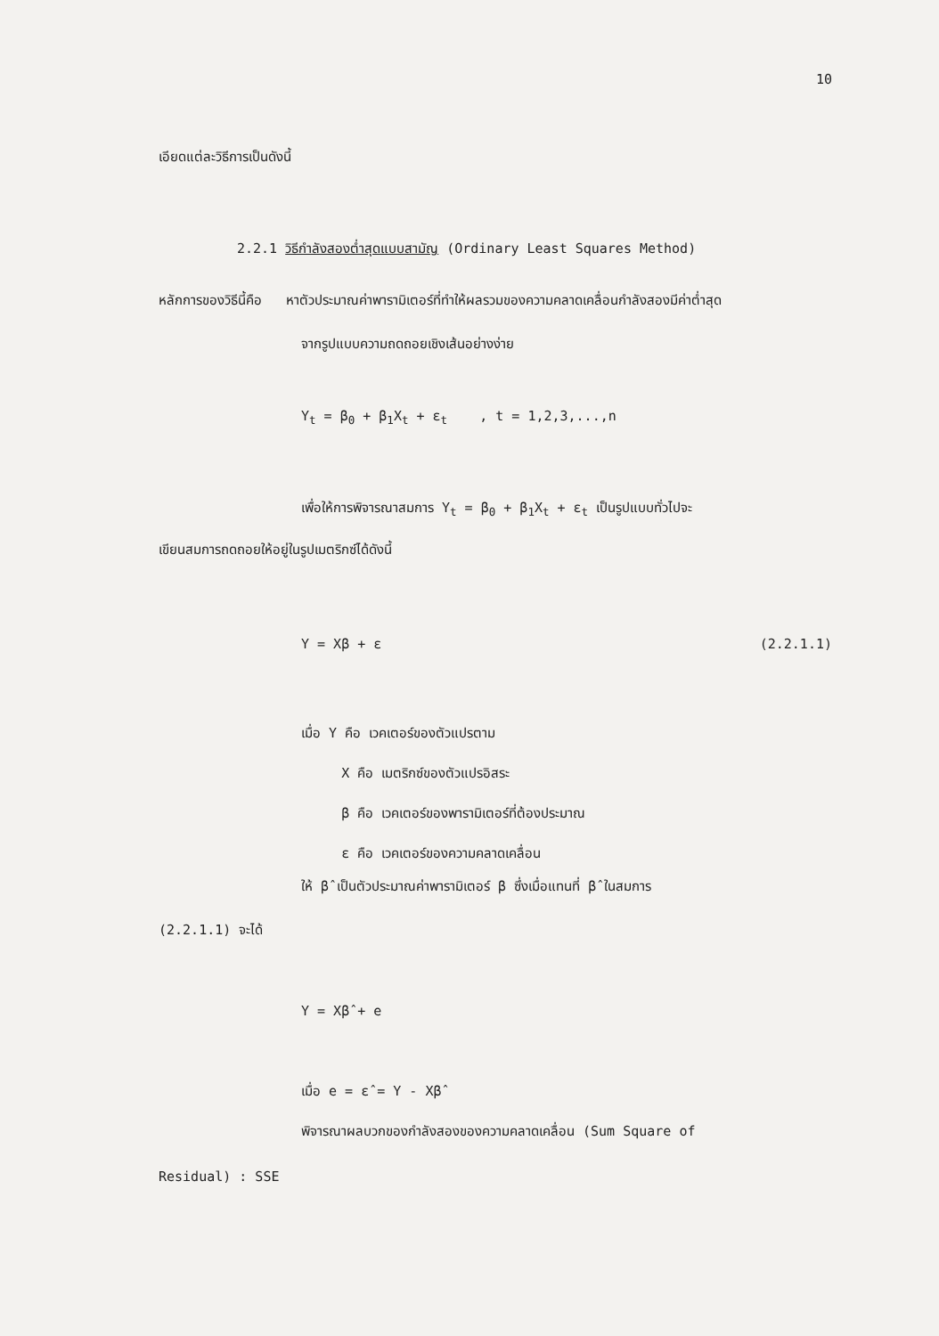10
เอียดแต่ละวิธีการเป็นดังนี้
2.2.1 วิธีกำลังสองต่ำสุดแบบสามัญ (Ordinary Least Squares Method)
หลักการของวิธีนี้คือ หาตัวประมาณค่าพารามิเตอร์ที่ทำให้ผลรวมของความคลาดเคลื่อนกำลังสองมีค่าต่ำสุด
จากรูปแบบความถดถอยเชิงเส้นอย่างง่าย
Y<sub>t</sub> = β<sub>0</sub> + β<sub>1</sub>X<sub>t</sub> + ε<sub>t</sub> , t = 1,2,3,...,n
เพื่อให้การพิจารณาสมการ Y<sub>t</sub> = β<sub>0</sub> + β<sub>1</sub>X<sub>t</sub> + ε<sub>t</sub> เป็นรูปแบบทั่วไปจะ
เขียนสมการถดถอยให้อยู่ในรูปเมตริกซ์ได้ดังนี้
Y = Xβ + ε (2.2.1.1)
เมื่อ Y คือ เวคเตอร์ของตัวแปรตาม
X คือ เมตริกซ์ของตัวแปรอิสระ
β คือ เวคเตอร์ของพารามิเตอร์ที่ต้องประมาณ
ε คือ เวคเตอร์ของความคลาดเคลื่อน
ให้ β̂ เป็นตัวประมาณค่าพารามิเตอร์ β ซึ่งเมื่อแทนที่ β̂ ในสมการ
(2.2.1.1) จะได้
Y = Xβ̂ + e
เมื่อ e = ε̂ = Y - Xβ̂
พิจารณาผลบวกของกำลังสองของความคลาดเคลื่อน (Sum Square of
Residual) : SSE